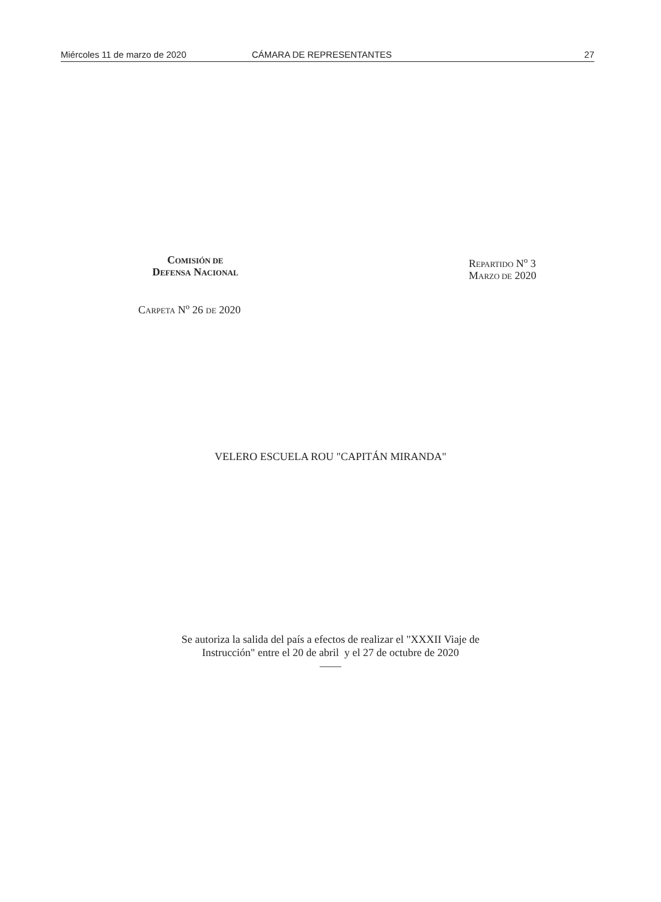Miércoles 11 de marzo de 2020 CÁMARA DE REPRESENTANTES 27
COMISIÓN DE
DEFENSA NACIONAL
REPARTIDO N<sup>o</sup> 3
MARZO DE 2020
CARPETA N<sup>o</sup> 26 DE 2020
VELERO ESCUELA ROU "CAPITÁN MIRANDA"
Se autoriza la salida del país a efectos de realizar el "XXXII Viaje de
Instrucción" entre el 20 de abril y el 27 de octubre de 2020
——